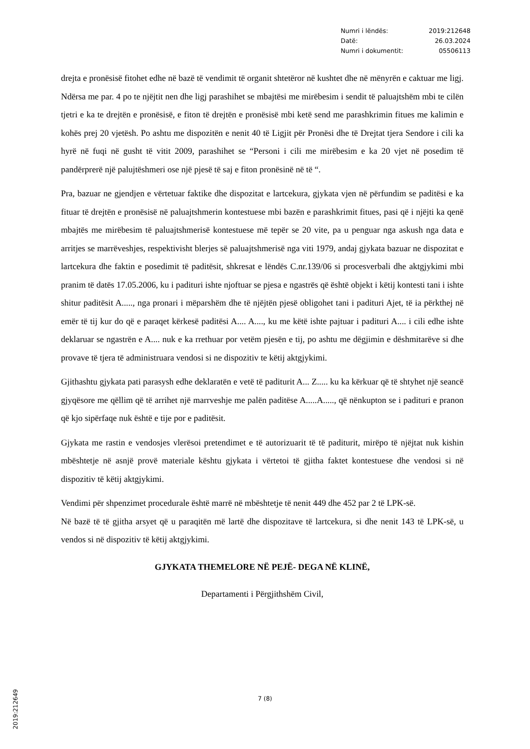| Numri i lëndës: | 2019:212648 |
| Datë: | 26.03.2024 |
| Numri i dokumentit: | 05506113 |
drejta e pronësisë fitohet edhe në bazë të vendimit të organit shtetëror në kushtet dhe në mënyrën e caktuar me ligj. Ndërsa me par. 4 po te njëjtit nen dhe ligj parashihet se mbajtësi me mirëbesim i sendit të paluajtshëm mbi te cilën tjetri e ka te drejtën e pronësisë, e fiton të drejtën e pronësisë mbi ketë send me parashkrimin fitues me kalimin e kohës prej 20 vjetësh. Po ashtu me dispozitën e nenit 40 të Ligjit për Pronësi dhe të Drejtat tjera Sendore i cili ka hyrë në fuqi në gusht të vitit 2009, parashihet se “Personi i cili me mirëbesim e ka 20 vjet në posedim të pandërprerë një palujtëshmeri ose një pjesë të saj e fiton pronësinë në të “.
Pra, bazuar ne gjendjen e vërtetuar faktike dhe dispozitat e lartcekura, gjykata vjen në përfundim se paditësi e ka fituar të drejtën e pronësisë në paluajtshmerin kontestuese mbi bazën e parashkrimit fitues, pasi që i njëjti ka qenë mbajtës me mirëbesim të paluajtshmerisë kontestuese më tepër se 20 vite, pa u penguar nga askush nga data e arritjes se marrëveshjes, respektivisht blerjes së paluajtshmerisë nga viti 1979, andaj gjykata bazuar ne dispozitat e lartcekura dhe faktin e posedimit të paditësit, shkresat e lëndës C.nr.139/06 si procesverbali dhe aktgjykimi mbi pranim të datës 17.05.2006, ku i padituri ishte njoftuar se pjesa e ngastrës që është objekt i këtij kontesti tani i ishte shitur paditësit A....., nga pronari i mëparshëm dhe të njëjtën pjesë obligohet tani i padituri Ajet, të ia përkthej në emër të tij kur do që e paraqet kërkesë paditësi A.... A...., ku me këtë ishte pajtuar i padituri A.... i cili edhe ishte deklaruar se ngastrën e A.... nuk e ka rrethuar por vetëm pjesën e tij, po ashtu me dëgjimin e dëshmitarëve si dhe provave të tjera të administruara vendosi si ne dispozitiv te këtij aktgjykimi.
Gjithashtu gjykata pati parasysh edhe deklaratën e vetë të paditurit A... Z..... ku ka kërkuar që të shtyhet një seancë gjyqësore me qëllim që të arrihet një marrveshje me palën paditëse A.....A....., që nënkupton se i padituri e pranon që kjo sipërfaqe nuk është e tije por e paditësit.
Gjykata me rastin e vendosjes vlerësoi pretendimet e të autorizuarit të të paditurit, mirëpo të njëjtat nuk kishin mbështetje në asnjë provë materiale kështu gjykata i vërtetoi të gjitha faktet kontestuese dhe vendosi si në dispozitiv të këtij aktgjykimi.
Vendimi për shpenzimet procedurale është marrë në mbështetje të nenit 449 dhe 452 par 2 të LPK-së.
Në bazë të të gjitha arsyet që u paraqitën më lartë dhe dispozitave të lartcekura, si dhe nenit 143 të LPK-së, u vendos si në dispozitiv të këtij aktgjykimi.
GJYKATA THEMELORE NË PEJË- DEGA NË KLINË,
Departamenti i Përgjithshëm Civil,
2019:212649
7 (8)